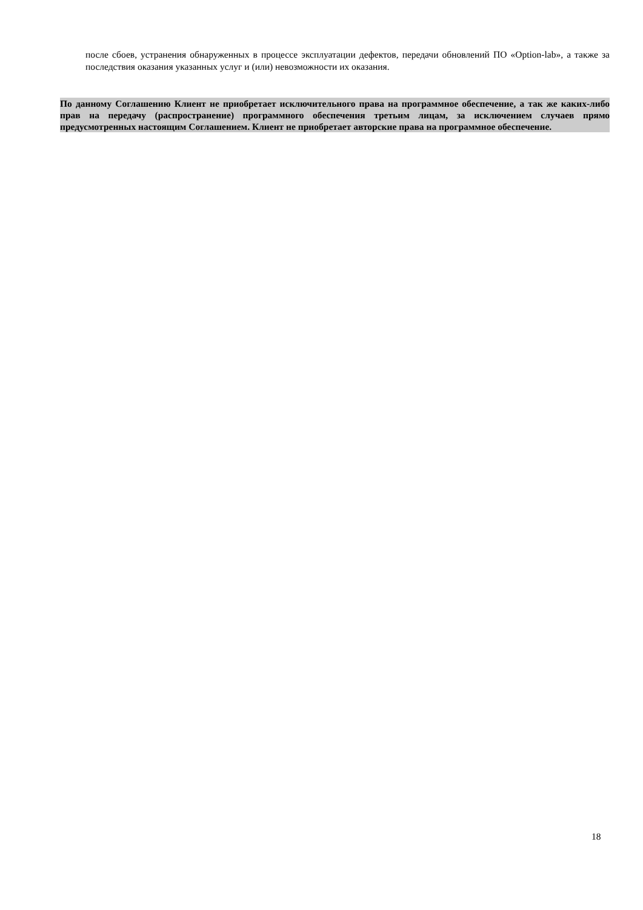после сбоев, устранения обнаруженных в процессе эксплуатации дефектов, передачи обновлений ПО «Option-lab», а также за последствия оказания указанных услуг и (или) невозможности их оказания.
По данному Соглашению Клиент не приобретает исключительного права на программное обеспечение, а так же каких-либо прав на передачу (распространение) программного обеспечения третьим лицам, за исключением случаев прямо предусмотренных настоящим Соглашением. Клиент не приобретает авторские права на программное обеспечение.
18